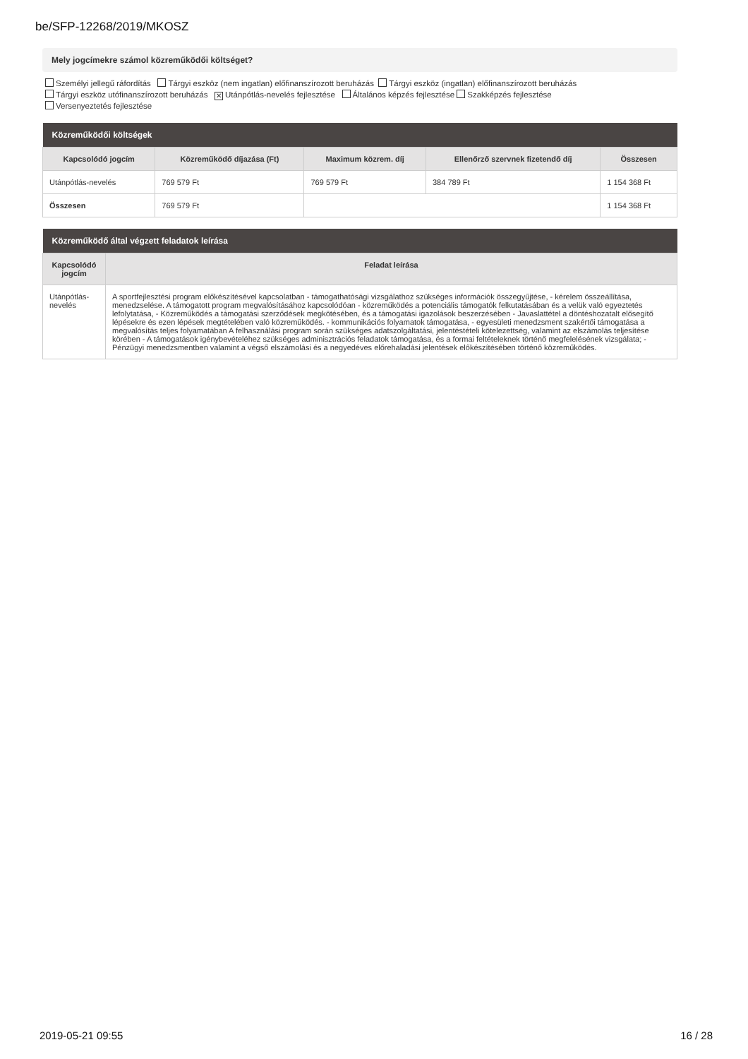be/SFP-12268/2019/MKOSZ
Mely jogcímekre számol közreműködői költséget?
Személyi jellegű ráfordítás Tárgyi eszköz (nem ingatlan) előfinanszírozott beruházás Tárgyi eszköz (ingatlan) előfinanszírozott beruházás
Tárgyi eszköz utófinanszírozott beruházás ✕ Utánpótlás-nevelés fejlesztése Általános képzés fejlesztése Szakképzés fejlesztése
Versenyeztetés fejlesztése
| Közreműködői költségek | | | | |
| --- | --- | --- | --- | --- |
| Kapcsolódó jogcím | Közreműködő díjazása (Ft) | Maximum közrem. díj | Ellenőrző szervnek fizetendő díj | Összesen |
| Utánpótlás-nevelés | 769 579 Ft | 769 579 Ft | 384 789 Ft | 1 154 368 Ft |
| Összesen | 769 579 Ft | | | 1 154 368 Ft |
| Közreműködő által végzett feladatok leírása | |
| --- | --- |
| Kapcsolódó jogcím | Feladat leírása |
| Utánpótlás-nevelés | A sportfejlesztési program előkészítésével kapcsolatban - támogathatósági vizsgálathoz szükséges információk összegyűjtése, - kérelem összeállítása, menedzselése. A támogatott program megvalósításához kapcsolódóan - közreműködés a potenciális támogatók felkutatásában és a velük való egyeztetés lefolytatása, - Közreműködés a támogatási szerződések megkötésében, és a támogatási igazolások beszerzésében - Javaslattétel a döntéshozatalt elősegítő lépésekre és ezen lépések megtételében való közreműködés. - kommunikációs folyamatok támogatása, - egyesületi menedzsment szakértői támogatása a megvalósítás teljes folyamatában A felhasználási program során szükséges adatszolgáltatási, jelentéstételi kötelezettség, valamint az elszámolás teljesítése körében - A támogatások igénybevételéhez szükséges adminisztrációs feladatok támogatása, és a formai feltételeknek történő megfelelésének vizsgálata; - Pénzügyi menedzsmentben valamint a végső elszámolási és a negyedéves előrehaladási jelentések előkészítésében történő közreműködés. |
2019-05-21 09:55 16 / 28